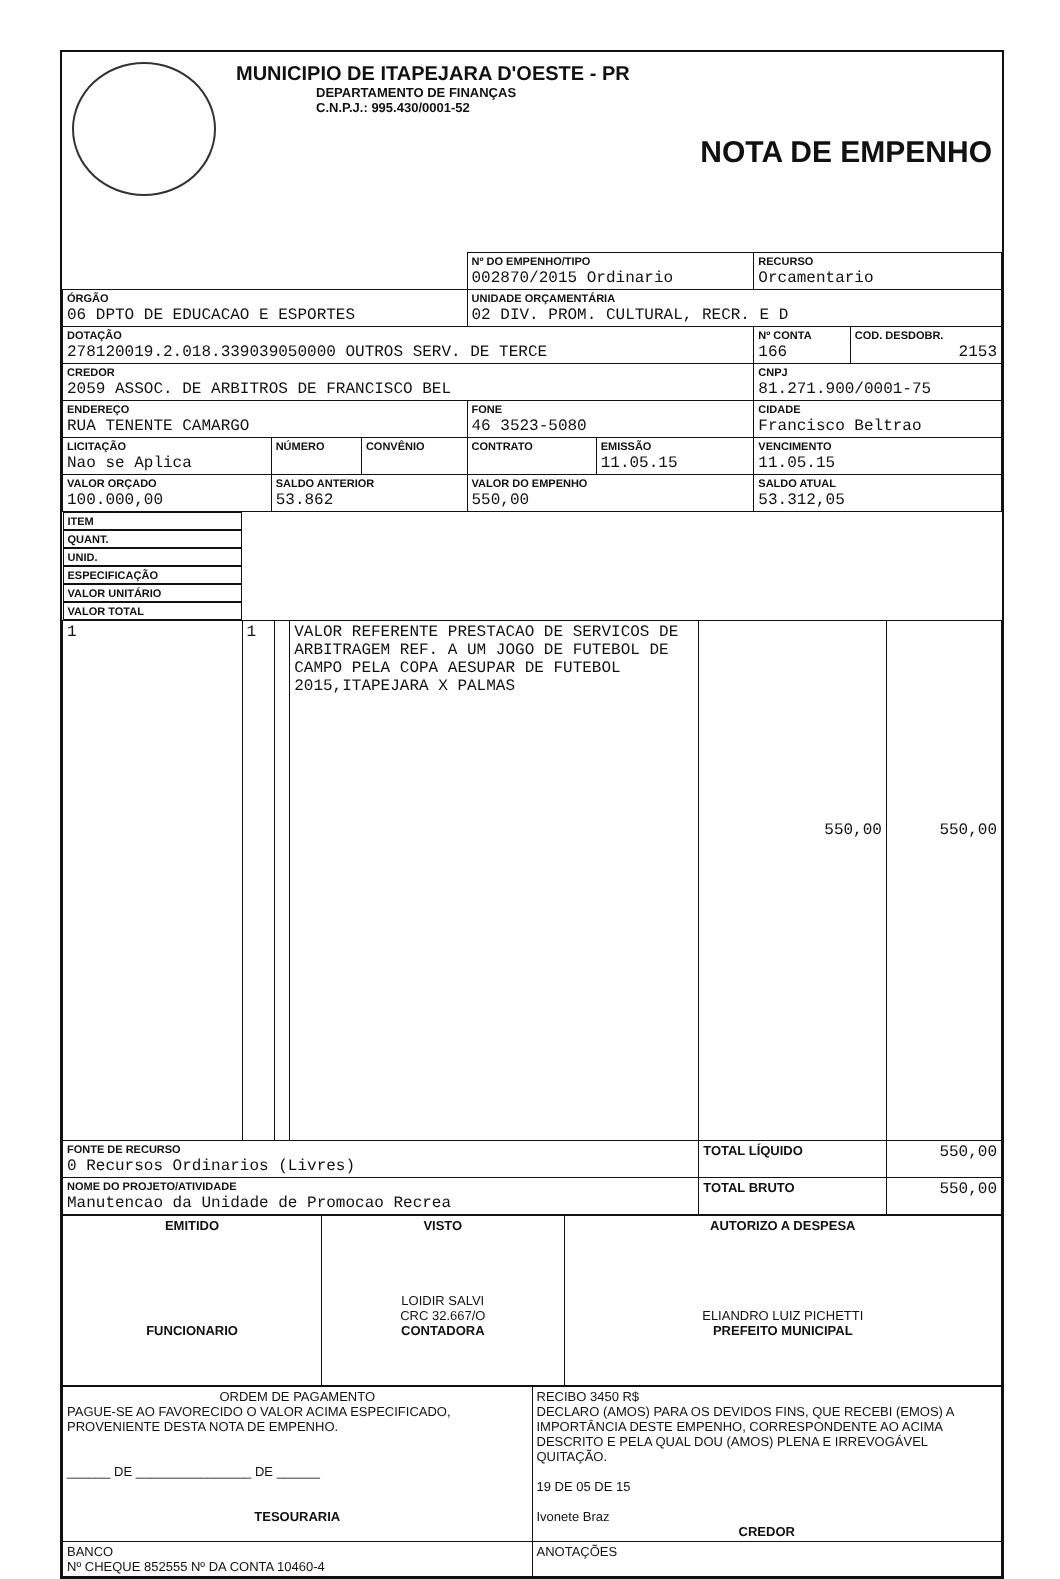MUNICIPIO DE ITAPEJARA D'OESTE - PR
DEPARTAMENTO DE FINANÇAS
C.N.P.J.: 995.430/0001-52
NOTA DE EMPENHO
| | | | Nº DO EMPENHO/TIPO 002870/2015 Ordinario | | RECURSO Orcamentario | |
| ÓRGÃO 06 DPTO DE EDUCACAO E ESPORTES | | | UNIDADE ORÇAMENTÁRIA 02 DIV. PROM. CULTURAL, RECR. E D | | | |
| DOTAÇÃO 278120019.2.018.339039050000 OUTROS SERV. DE TERCE | | | | | Nº CONTA 166 | COD. DESDOBR. 2153 |
| CREDOR 2059 ASSOC. DE ARBITROS DE FRANCISCO BEL | | | | | CNPJ 81.271.900/0001-75 | |
| ENDEREÇO RUA TENENTE CAMARGO | | | FONE 46 3523-5080 | | CIDADE Francisco Beltrao | |
| LICITAÇÃO Nao se Aplica | NÚMERO | CONVÊNIO | CONTRATO | EMISSÃO 11.05.15 | VENCIMENTO 11.05.15 | |
| VALOR ORÇADO 100.000,00 | SALDO ANTERIOR 53.862 | | VALOR DO EMPENHO 550,00 | | SALDO ATUAL 53.312,05 | |
| ITEM | QUANT. | UNID. | ESPECIFICAÇÃO | VALOR UNITÁRIO | VALOR TOTAL |
| --- | --- | --- | --- | --- | --- |
| 1 | 1 | | VALOR REFERENTE PRESTACAO DE SERVICOS DE ARBITRAGEM REF. A UM JOGO DE FUTEBOL DE CAMPO PELA COPA AESUPAR DE FUTEBOL 2015,ITAPEJARA X PALMAS | 550,00 | 550,00 |
| FONTE DE RECURSO 0 Recursos Ordinarios (Livres) | | | | TOTAL LÍQUIDO | 550,00 |
| NOME DO PROJETO/ATIVIDADE Manutencao da Unidade de Promocao Recrea | | | | TOTAL BRUTO | 550,00 |
| EMITIDO FUNCIONARIO | VISTO LOIDIR SALVI CRC 32.667/O CONTADORA | AUTORIZO A DESPESA ELIANDRO LUIZ PICHETTI PREFEITO MUNICIPAL |
| ORDEM DE PAGAMENTO PAGUE-SE AO FAVORECIDO O VALOR ACIMA ESPECIFICADO, PROVENIENTE DESTA NOTA DE EMPENHO. ______ DE ________________ DE ______ TESOURARIA | RECIBO 3450 R$ DECLARO (AMOS) PARA OS DEVIDOS FINS, QUE RECEBI (EMOS) A IMPORTÂNCIA DESTE EMPENHO, CORRESPONDENTE AO ACIMA DESCRITO E PELA QUAL DOU (AMOS) PLENA E IRREVOGÁVEL QUITAÇÃO. 19 DE 05 DE 15 Ivonete Braz CREDOR |
| BANCO Nº CHEQUE 852555 Nº DA CONTA 10460-4 | ANOTAÇÕES |